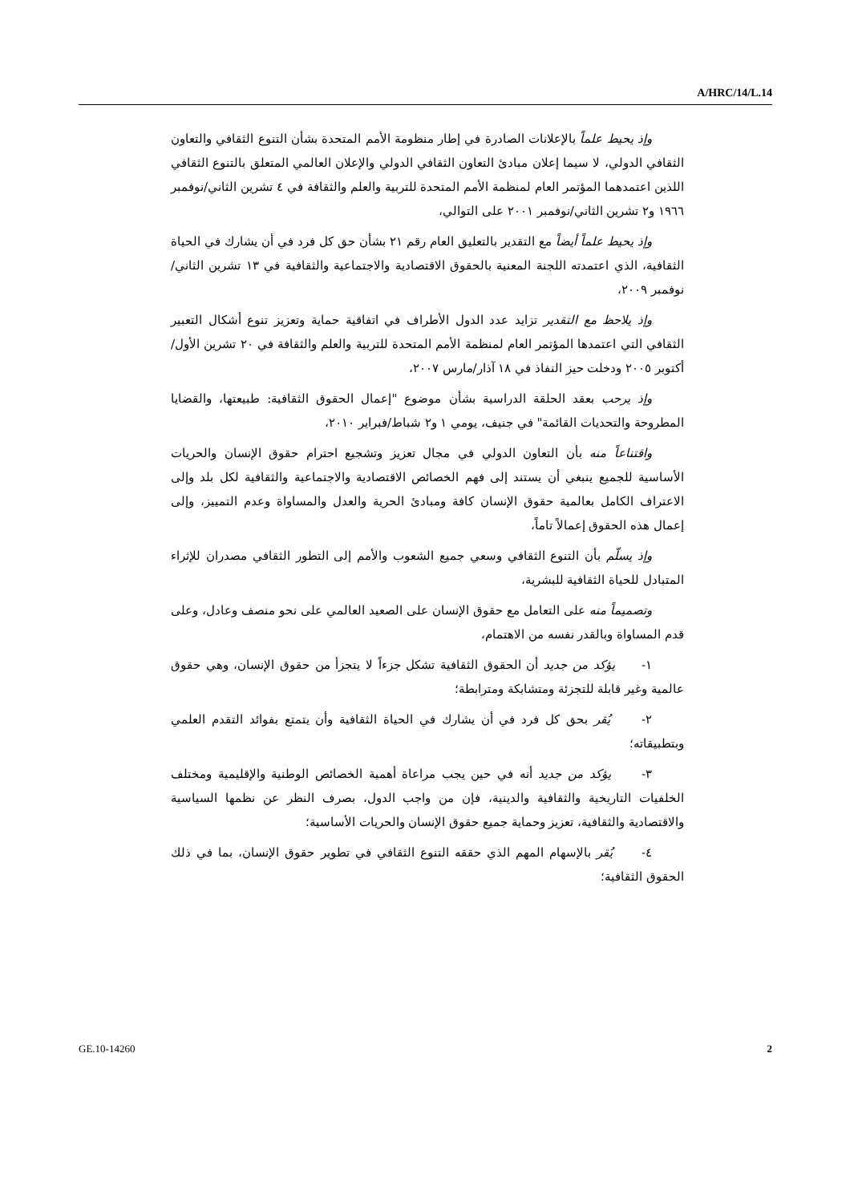A/HRC/14/L.14
وإذ يحيط علماً بالإعلانات الصادرة في إطار منظومة الأمم المتحدة بشأن التنوع الثقافي والتعاون الثقافي الدولي، لا سيما إعلان مبادئ التعاون الثقافي الدولي والإعلان العالمي المتعلق بالتنوع الثقافي اللذين اعتمدهما المؤتمر العام لمنظمة الأمم المتحدة للتربية والعلم والثقافة في ٤ تشرين الثاني/نوفمبر ١٩٦٦ و٢ تشرين الثاني/نوفمبر ٢٠٠١ على التوالي،
وإذ يحيط علماً أيضاً مع التقدير بالتعليق العام رقم ٢١ بشأن حق كل فرد في أن يشارك في الحياة الثقافية، الذي اعتمدته اللجنة المعنية بالحقوق الاقتصادية والاجتماعية والثقافية في ١٣ تشرين الثاني/نوفمبر ٢٠٠٩،
وإذ يلاحظ مع التقدير تزايد عدد الدول الأطراف في اتفاقية حماية وتعزيز تنوع أشكال التعبير الثقافي التي اعتمدها المؤتمر العام لمنظمة الأمم المتحدة للتربية والعلم والثقافة في ٢٠ تشرين الأول/أكتوبر ٢٠٠٥ ودخلت حيز النفاذ في ١٨ آذار/مارس ٢٠٠٧،
وإذ يرحب بعقد الحلقة الدراسية بشأن موضوع "إعمال الحقوق الثقافية: طبيعتها، والقضايا المطروحة والتحديات القائمة" في جنيف، يومي ١ و٢ شباط/فبراير ٢٠١٠،
واقتناعاً منه بأن التعاون الدولي في مجال تعزيز وتشجيع احترام حقوق الإنسان والحريات الأساسية للجميع ينبغي أن يستند إلى فهم الخصائص الاقتصادية والاجتماعية والثقافية لكل بلد وإلى الاعتراف الكامل بعالمية حقوق الإنسان كافة ومبادئ الحرية والعدل والمساواة وعدم التمييز، وإلى إعمال هذه الحقوق إعمالاً تاماً،
وإذ يسلّم بأن التنوع الثقافي وسعي جميع الشعوب والأمم إلى التطور الثقافي مصدران للإثراء المتبادل للحياة الثقافية للبشرية،
وتصميماً منه على التعامل مع حقوق الإنسان على الصعيد العالمي على نحو منصف وعادل، وعلى قدم المساواة وبالقدر نفسه من الاهتمام،
١- يؤكد من جديد أن الحقوق الثقافية تشكل جزءاً لا يتجزأ من حقوق الإنسان، وهي حقوق عالمية وغير قابلة للتجزئة ومتشابكة ومترابطة؛
٢- يُقر بحق كل فرد في أن يشارك في الحياة الثقافية وأن يتمتع بفوائد التقدم العلمي وبتطبيقاته؛
٣- يؤكد من جديد أنه في حين يجب مراعاة أهمية الخصائص الوطنية والإقليمية ومختلف الخلفيات التاريخية والثقافية والدينية، فإن من واجب الدول، بصرف النظر عن نظمها السياسية والاقتصادية والثقافية، تعزيز وحماية جميع حقوق الإنسان والحريات الأساسية؛
٤- يُقر بالإسهام المهم الذي حققه التنوع الثقافي في تطوير حقوق الإنسان، بما في ذلك الحقوق الثقافية؛
GE.10-14260 2